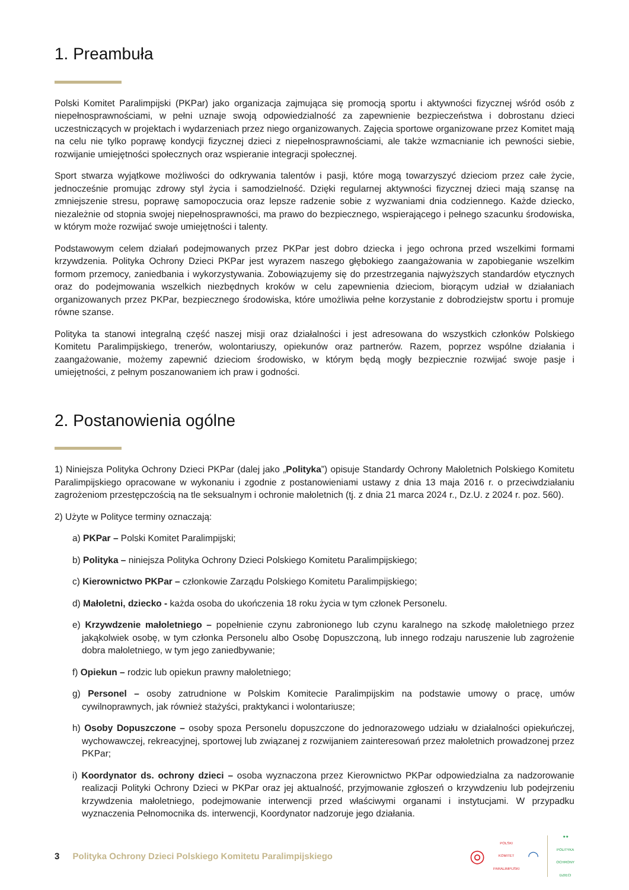1. Preambuła
Polski Komitet Paralimpijski (PKPar) jako organizacja zajmująca się promocją sportu i aktywności fizycznej wśród osób z niepełnosprawnościami, w pełni uznaje swoją odpowiedzialność za zapewnienie bezpieczeństwa i dobrostanu dzieci uczestniczących w projektach i wydarzeniach przez niego organizowanych. Zajęcia sportowe organizowane przez Komitet mają na celu nie tylko poprawę kondycji fizycznej dzieci z niepełnosprawnościami, ale także wzmacnianie ich pewności siebie, rozwijanie umiejętności społecznych oraz wspieranie integracji społecznej.
Sport stwarza wyjątkowe możliwości do odkrywania talentów i pasji, które mogą towarzyszyć dzieciom przez całe życie, jednocześnie promując zdrowy styl życia i samodzielność. Dzięki regularnej aktywności fizycznej dzieci mają szansę na zmniejszenie stresu, poprawę samopoczucia oraz lepsze radzenie sobie z wyzwaniami dnia codziennego. Każde dziecko, niezależnie od stopnia swojej niepełnosprawności, ma prawo do bezpiecznego, wspierającego i pełnego szacunku środowiska, w którym może rozwijać swoje umiejętności i talenty.
Podstawowym celem działań podejmowanych przez PKPar jest dobro dziecka i jego ochrona przed wszelkimi formami krzywdzenia. Polityka Ochrony Dzieci PKPar jest wyrazem naszego głębokiego zaangażowania w zapobieganie wszelkim formom przemocy, zaniedbania i wykorzystywania. Zobowiązujemy się do przestrzegania najwyższych standardów etycznych oraz do podejmowania wszelkich niezbędnych kroków w celu zapewnienia dzieciom, biorącym udział w działaniach organizowanych przez PKPar, bezpiecznego środowiska, które umożliwia pełne korzystanie z dobrodziejstw sportu i promuje równe szanse.
Polityka ta stanowi integralną część naszej misji oraz działalności i jest adresowana do wszystkich członków Polskiego Komitetu Paralimpijskiego, trenerów, wolontariuszy, opiekunów oraz partnerów. Razem, poprzez wspólne działania i zaangażowanie, możemy zapewnić dzieciom środowisko, w którym będą mogły bezpiecznie rozwijać swoje pasje i umiejętności, z pełnym poszanowaniem ich praw i godności.
2. Postanowienia ogólne
1) Niniejsza Polityka Ochrony Dzieci PKPar (dalej jako „Polityka”) opisuje Standardy Ochrony Małoletnich Polskiego Komitetu Paralimpijskiego opracowane w wykonaniu i zgodnie z postanowieniami ustawy z dnia 13 maja 2016 r. o przeciwdziałaniu zagrożeniom przestępczością na tle seksualnym i ochronie małoletnich (tj. z dnia 21 marca 2024 r., Dz.U. z 2024 r. poz. 560).
2) Użyte w Polityce terminy oznaczają:
a) PKPar – Polski Komitet Paralimpijski;
b) Polityka – niniejsza Polityka Ochrony Dzieci Polskiego Komitetu Paralimpijskiego;
c) Kierownictwo PKPar – członkowie Zarządu Polskiego Komitetu Paralimpijskiego;
d) Małoletni, dziecko - każda osoba do ukończenia 18 roku życia w tym członek Personelu.
e) Krzywdzenie małoletniego – popełnienie czynu zabronionego lub czynu karalnego na szkodę małoletniego przez jakąkolwiek osobę, w tym członka Personelu albo Osobę Dopuszczoną, lub innego rodzaju naruszenie lub zagrożenie dobra małoletniego, w tym jego zaniedbywanie;
f) Opiekun – rodzic lub opiekun prawny małoletniego;
g) Personel – osoby zatrudnione w Polskim Komitecie Paralimpijskim na podstawie umowy o pracę, umów cywilnoprawnych, jak również stażyści, praktykanci i wolontariusze;
h) Osoby Dopuszczone – osoby spoza Personelu dopuszczone do jednorazowego udziału w działalności opiekuńczej, wychowawczej, rekreacyjnej, sportowej lub związanej z rozwijaniem zainteresowań przez małoletnich prowadzonej przez PKPar;
i) Koordynator ds. ochrony dzieci – osoba wyznaczona przez Kierownictwo PKPar odpowiedzialna za nadzorowanie realizacji Polityki Ochrony Dzieci w PKPar oraz jej aktualność, przyjmowanie zgłoszeń o krzywdzeniu lub podejrzeniu krzywdzenia małoletniego, podejmowanie interwencji przed właściwymi organami i instytucjami. W przypadku wyznaczenia Pełnomocnika ds. interwencji, Koordynator nadzoruje jego działania.
3 Polityka Ochrony Dzieci Polskiego Komitetu Paralimpijskiego
◎
POLSKI
KOMITET
PARALIMPIJSKI
◠
★★
POLITYKA
OCHRONY
DZIECI